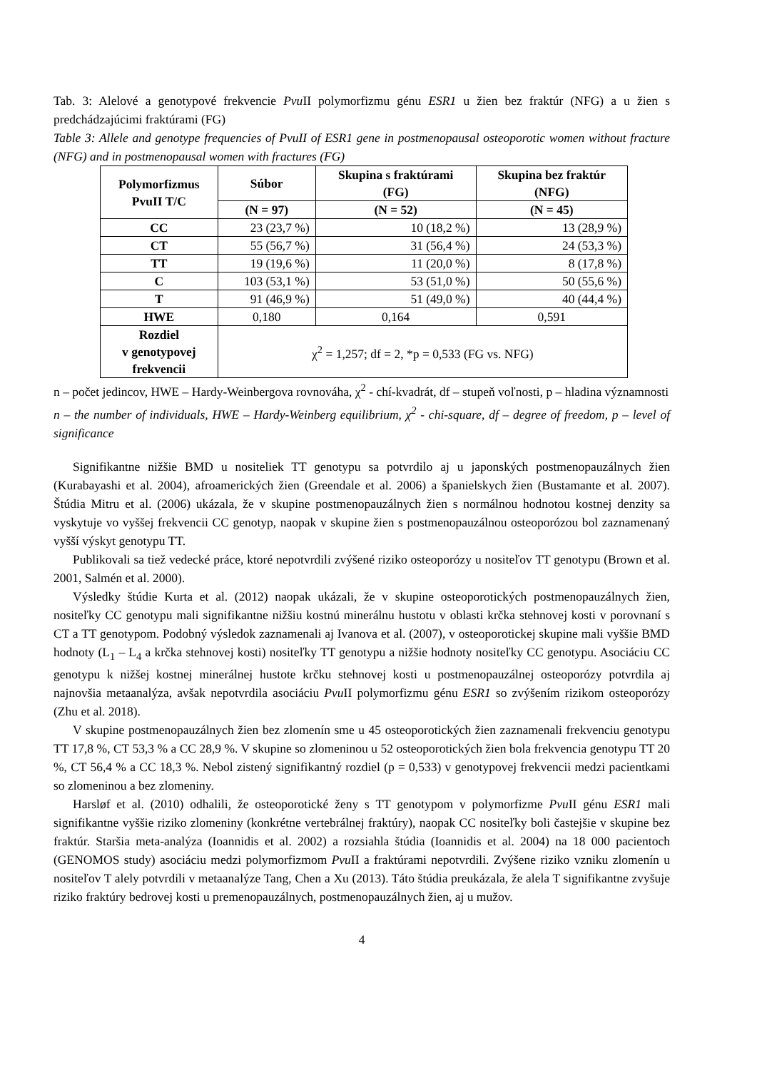Tab. 3: Alelové a genotypové frekvencie Pvu II polymorfizmu génu ESR1 u žien bez fraktúr (NFG) a u žien s predchádzajúcimi fraktúrami (FG)
Table 3: Allele and genotype frequencies of PvuII of ESR1 gene in postmenopausal osteoporotic women without fracture (NFG) and in postmenopausal women with fractures (FG)
| Polymorfizmus PvuII T/C | Súbor | Skupina s fraktúrami (FG) | Skupina bez fraktúr (NFG) |
| --- | --- | --- | --- |
| | (N = 97) | (N = 52) | (N = 45) |
| CC | 23 (23,7 %) | 10 (18,2 %) | 13 (28,9 %) |
| CT | 55 (56,7 %) | 31 (56,4 %) | 24 (53,3 %) |
| TT | 19 (19,6 %) | 11 (20,0 %) | 8 (17,8 %) |
| C | 103 (53,1 %) | 53 (51,0 %) | 50 (55,6 %) |
| T | 91 (46,9 %) | 51 (49,0 %) | 40 (44,4 %) |
| HWE | 0,180 | 0,164 | 0,591 |
| Rozdiel v genotypovej frekvencii | χ<sup>2</sup> = 1,257; df = 2, *p = 0,533 (FG vs. NFG) | | |
n – počet jedincov, HWE – Hardy-Weinbergova rovnováha, χ<sup>2</sup> - chí-kvadrát, df – stupeň voľnosti, p – hladina významnosti
n – the number of individuals, HWE – Hardy-Weinberg equilibrium, χ<sup>2</sup> - chi-square, df – degree of freedom, p – level of significance
Signifikantne nižšie BMD u nositeliek TT genotypu sa potvrdilo aj u japonských postmenopauzálnych žien (Kurabayashi et al. 2004), afroamerických žien (Greendale et al. 2006) a španielskych žien (Bustamante et al. 2007). Štúdia Mitru et al. (2006) ukázala, že v skupine postmenopauzálnych žien s normálnou hodnotou kostnej denzity sa vyskytuje vo vyššej frekvencii CC genotyp, naopak v skupine žien s postmenopauzálnou osteoporózou bol zaznamenaný vyšší výskyt genotypu TT.
Publikovali sa tiež vedecké práce, ktoré nepotvrdili zvýšené riziko osteoporózy u nositeľov TT genotypu (Brown et al. 2001, Salmén et al. 2000).
Výsledky štúdie Kurta et al. (2012) naopak ukázali, že v skupine osteoporotických postmenopauzálnych žien, nositeľky CC genotypu mali signifikantne nižšiu kostnú minerálnu hustotu v oblasti krčka stehnovej kosti v porovnaní s CT a TT genotypom. Podobný výsledok zaznamenali aj Ivanova et al. (2007), v osteoporotickej skupine mali vyššie BMD hodnoty (L<sub>1</sub> – L<sub>4</sub> a krčka stehnovej kosti) nositeľky TT genotypu a nižšie hodnoty nositeľky CC genotypu. Asociáciu CC genotypu k nižšej kostnej minerálnej hustote krčku stehnovej kosti u postmenopauzálnej osteoporózy potvrdila aj najnovšia metaanalýza, avšak nepotvrdila asociáciu Pvu II polymorfizmu génu ESR1 so zvýšením rizikom osteoporózy (Zhu et al. 2018).
V skupine postmenopauzálnych žien bez zlomenín sme u 45 osteoporotických žien zaznamenali frekvenciu genotypu TT 17,8 %, CT 53,3 % a CC 28,9 %. V skupine so zlomeninou u 52 osteoporotických žien bola frekvencia genotypu TT 20 %, CT 56,4 % a CC 18,3 %. Nebol zistený signifikantný rozdiel (p = 0,533) v genotypovej frekvencii medzi pacientkami so zlomeninou a bez zlomeniny.
Harsløf et al. (2010) odhalili, že osteoporotické ženy s TT genotypom v polymorfizme Pvu II génu ESR1 mali signifikantne vyššie riziko zlomeniny (konkrétne vertebrálnej fraktúry), naopak CC nositeľky boli častejšie v skupine bez fraktúr. Staršia meta-analýza (Ioannidis et al. 2002) a rozsiahla štúdia (Ioannidis et al. 2004) na 18 000 pacientoch (GENOMOS study) asociáciu medzi polymorfizmom Pvu II a fraktúrami nepotvrdili. Zvýšene riziko vzniku zlomenín u nositeľov T alely potvrdili v metaanalýze Tang, Chen a Xu (2013). Táto štúdia preukázala, že alela T signifikantne zvyšuje riziko fraktúry bedrovej kosti u premenopauzálnych, postmenopauzálnych žien, aj u mužov.
4